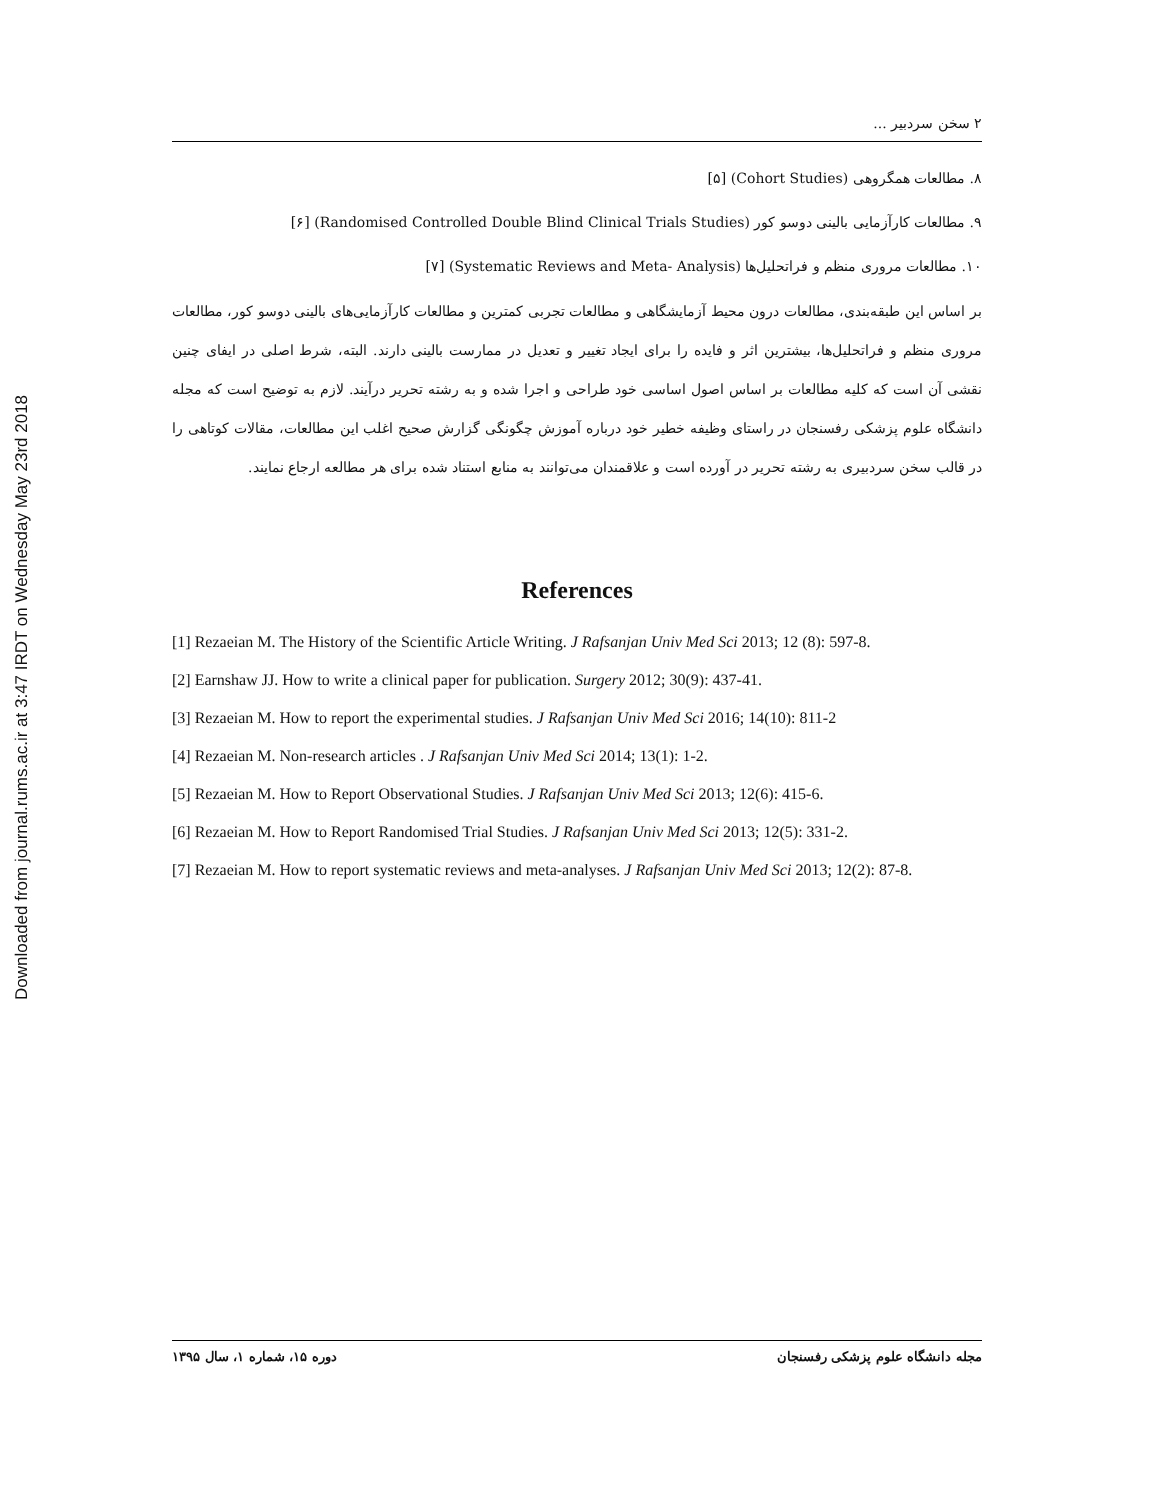Downloaded from journal.rums.ac.ir at 3:47 IRDT on Wednesday May 23rd 2018
۲ سخن سردبیر ...
۸. مطالعات همگروهی (Cohort Studies) [۵]
۹. مطالعات کارآزمایی بالینی دوسو کور (Randomised Controlled Double Blind Clinical Trials Studies) [۶]
۱۰. مطالعات مروری منظم و فراتحلیل‌ها (Systematic Reviews and Meta- Analysis) [۷]
بر اساس این طبقه‌بندی، مطالعات درون محیط آزمایشگاهی و مطالعات تجربی کمترین و مطالعات کارآزمایی‌های بالینی دوسو کور، مطالعات مروری منظم و فراتحلیل‌ها، بیشترین اثر و فایده را برای ایجاد تغییر و تعدیل در ممارست بالینی دارند. البته، شرط اصلی در ایفای چنین نقشی آن است که کلیه مطالعات بر اساس اصول اساسی خود طراحی و اجرا شده و به رشته تحریر درآیند. لازم به توضیح است که مجله دانشگاه علوم پزشکی رفسنجان در راستای وظیفه خطیر خود درباره آموزش چگونگی گزارش صحیح اغلب این مطالعات، مقالات کوتاهی را در قالب سخن سردبیری به رشته تحریر در آورده است و علاقمندان می‌توانند به منابع استناد شده برای هر مطالعه ارجاع نمایند.
References
[1] Rezaeian M. The History of the Scientific Article Writing. J Rafsanjan Univ Med Sci 2013; 12 (8): 597-8.
[2] Earnshaw JJ. How to write a clinical paper for publication. Surgery 2012; 30(9): 437-41.
[3] Rezaeian M. How to report the experimental studies. J Rafsanjan Univ Med Sci 2016; 14(10): 811-2
[4] Rezaeian M. Non-research articles . J Rafsanjan Univ Med Sci 2014; 13(1): 1-2.
[5] Rezaeian M. How to Report Observational Studies. J Rafsanjan Univ Med Sci 2013; 12(6): 415-6.
[6] Rezaeian M. How to Report Randomised Trial Studies. J Rafsanjan Univ Med Sci 2013; 12(5): 331-2.
[7] Rezaeian M. How to report systematic reviews and meta-analyses. J Rafsanjan Univ Med Sci 2013; 12(2): 87-8.
مجله دانشگاه علوم پزشکی رفسنجان دوره ۱۵، شماره ۱، سال ۱۳۹۵